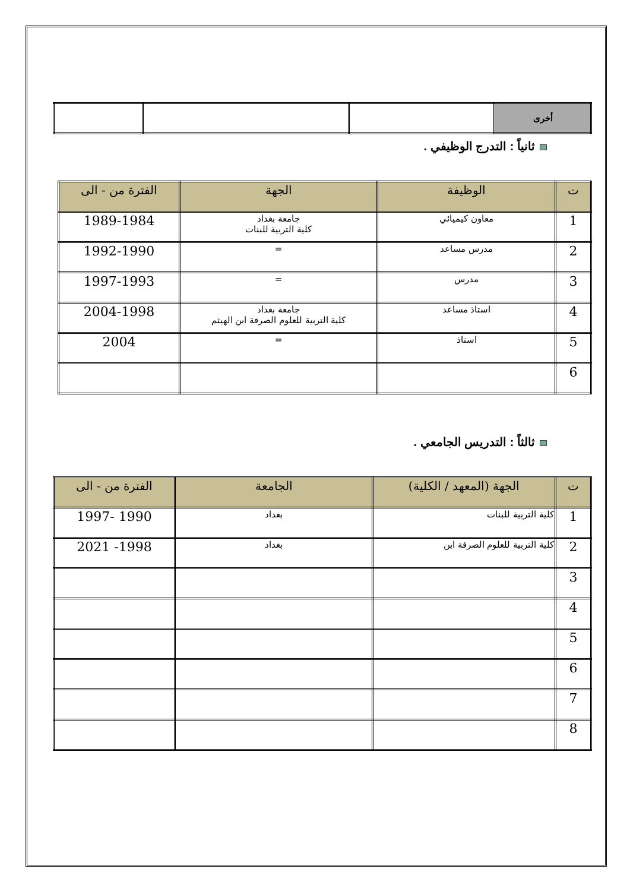| أخرى | | | |
ثانياً : التدرج الوظيفي .
| ت | الوظيفة | الجهة | الفترة من - الى |
| --- | --- | --- | --- |
| 1 | معاون كيميائي | جامعة بغداد كلية التربية للبنات | 1989-1984 |
| 2 | مدرس مساعد | = | 1992-1990 |
| 3 | مدرس | = | 1997-1993 |
| 4 | استاذ مساعد | جامعة بغداد كلية التربية للعلوم الصرفة ابن الهيثم | 2004-1998 |
| 5 | استاذ | = | 2004 |
| 6 | | | |
ثالثاً : التدريس الجامعي .
| ت | الجهة (المعهد / الكلية) | الجامعة | الفترة من - الى |
| --- | --- | --- | --- |
| 1 | كلية التربية للبنات | بغداد | 1990 -1997 |
| 2 | كلية التربية للعلوم الصرفة ابن | بغداد | 1998- 2021 |
| 3 | | | |
| 4 | | | |
| 5 | | | |
| 6 | | | |
| 7 | | | |
| 8 | | | |